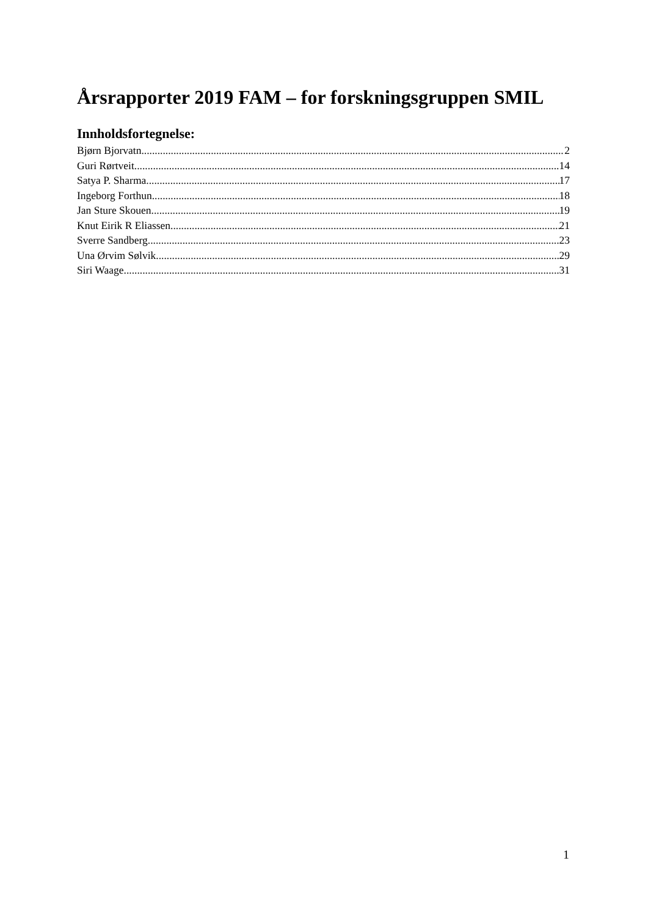Årsrapporter 2019 FAM – for forskningsgruppen SMIL
Innholdsfortegnelse:
Bjørn Bjorvatn 2
Guri Rørtveit 14
Satya P. Sharma 17
Ingeborg Forthun 18
Jan Sture Skouen 19
Knut Eirik R Eliassen 21
Sverre Sandberg 23
Una Ørvim Sølvik 29
Siri Waage 31
1